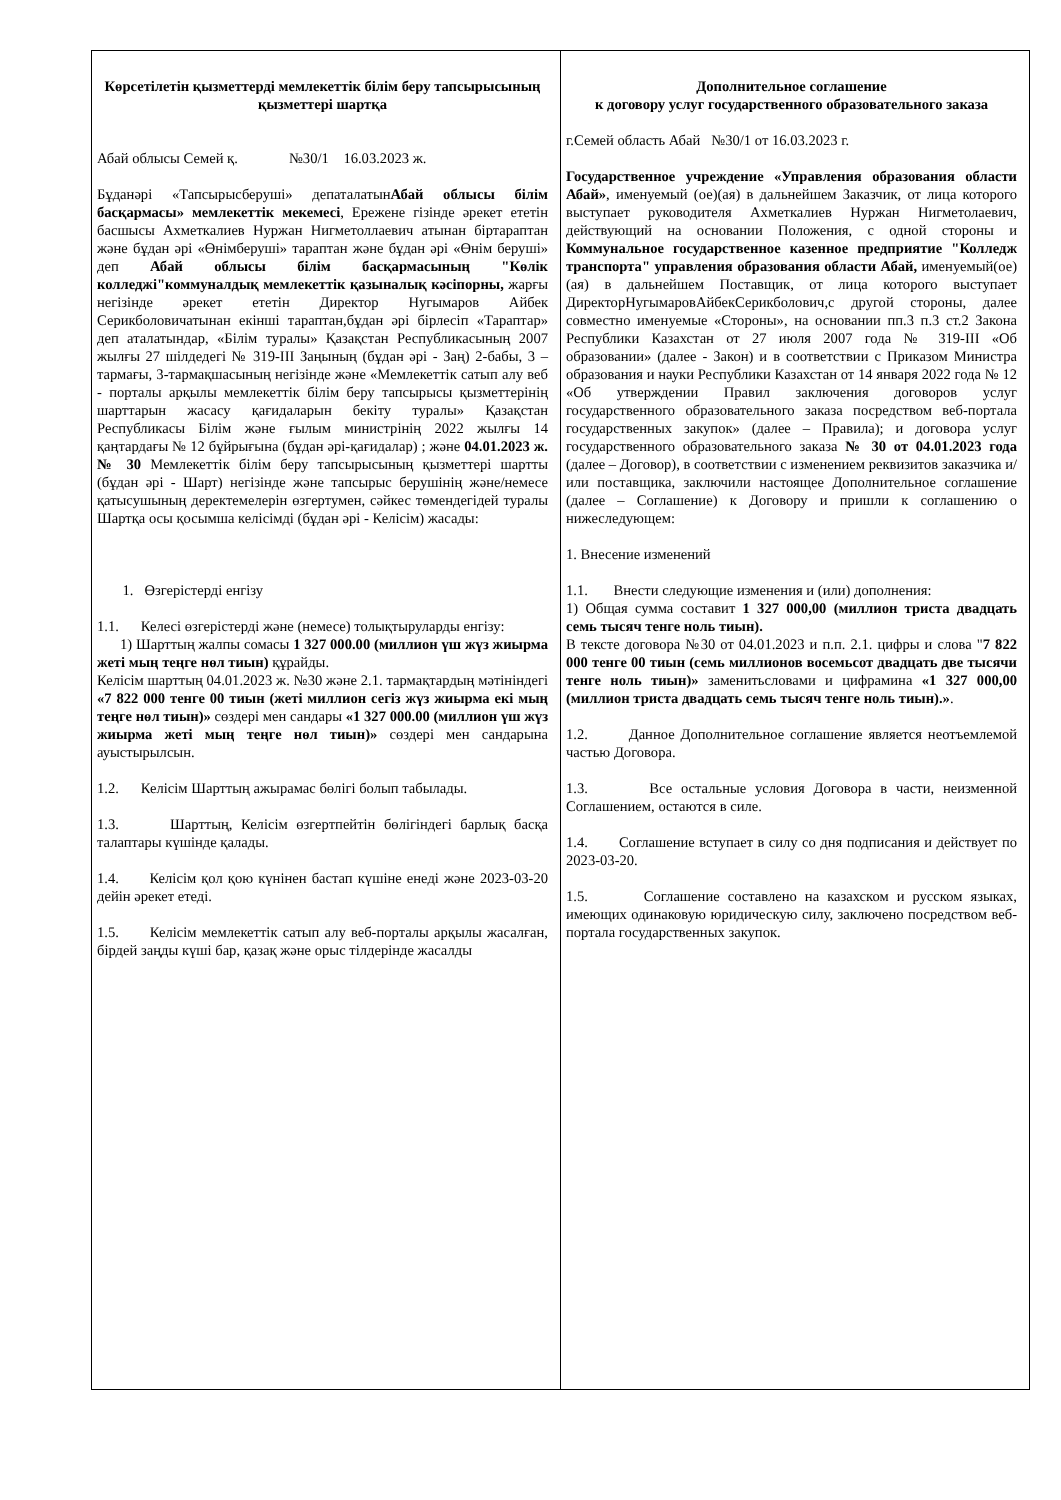| Көрсетілетін қызметтерді мемлекеттік білім беру тапсырысының қызметтері шартқа Абай облысы Семей қ. №30/1 16.03.2023 ж. Бұданәрі «Тапсырысберуші» депаталатын Абай облысы білім басқармасы» мемлекеттік мекемесі , Ережене гізінде әрекет ететін басшысы Ахметкалиев Нуржан Нигметоллаевич атынан біртараптан және бұдан әрі «Өнімберуші» тараптан және бұдан әрі «Өнім беруші» деп Абай облысы білім басқармасының "Көлік колледжі"коммуналдық мемлекеттік қазыналық кәсіпорны, жарғы негізінде әрекет ететін Директор Нугымаров Айбек Серикболовичатынан екінші тараптан,бұдан әрі бірлесіп «Тараптар» деп аталатындар, «Білім туралы» Қазақстан Республикасының 2007 жылғы 27 шілдедегі № 319-III Заңының (бұдан әрі - Заң) 2-бабы, 3 – тармағы, 3-тармақшасының негізінде және «Мемлекеттік сатып алу веб - порталы арқылы мемлекеттік білім беру тапсырысы қызметтерінің шарттарын жасасу қағидаларын бекіту туралы» Қазақстан Республикасы Білім және ғылым министрінің 2022 жылғы 14 қаңтардағы № 12 бұйрығына (бұдан әрі-қағидалар) ; және 04.01.2023 ж. № 30 Мемлекеттік білім беру тапсырысының қызметтері шартты (бұдан әрі - Шарт) негізінде және тапсырыс берушінің және/немесе қатысушының деректемелерін өзгертумен, сәйкес төмендегідей туралы Шартқа осы қосымша келісімді (бұдан әрі - Келісім) жасады: 1. Өзгерістерді енгізу 1.1. Келесі өзгерістерді және (немесе) толықтыруларды енгізу: 1) Шарттың жалпы сомасы 1 327 000.00 (миллион үш жүз жиырма жеті мың теңге нөл тиын) құрайды. Келісім шарттың 04.01.2023 ж. №30 және 2.1. тармақтардың мәтініндегі «7 822 000 тенге 00 тиын (жеті миллион сегіз жүз жиырма екі мың теңге нөл тиын)» сөздері мен сандары «1 327 000.00 (миллион үш жүз жиырма жеті мың теңге нөл тиын)» сөздері мен сандарына ауыстырылсын. 1.2. Келісім Шарттың ажырамас бөлігі болып табылады. 1.3. Шарттың, Келісім өзгертпейтін бөлігіндегі барлық басқа талаптары күшінде қалады. 1.4. Келісім қол қою күнінен бастап күшіне енеді және 2023-03-20 дейін әрекет етеді. 1.5. Келісім мемлекеттік сатып алу веб-порталы арқылы жасалған, бірдей заңды күші бар, қазақ және орыс тілдерінде жасалды | Дополнительное соглашение к договору услуг государственного образовательного заказа г.Семей область Абай №30/1 от 16.03.2023 г. Государственное учреждение «Управления образования области Абай» , именуемый (ое)(ая) в дальнейшем Заказчик, от лица которого выступает руководителя Ахметкалиев Нуржан Нигметолаевич, действующий на основании Положения, с одной стороны и Коммунальное государственное казенное предприятие "Колледж транспорта" управления образования области Абай, именуемый(ое)(ая) в дальнейшем Поставщик, от лица которого выступает ДиректорНугымаровАйбекСерикболович,с другой стороны, далее совместно именуемые «Стороны», на основании пп.3 п.3 ст.2 Закона Республики Казахстан от 27 июля 2007 года № 319-III «Об образовании» (далее - Закон) и в соответствии с Приказом Министра образования и науки Республики Казахстан от 14 января 2022 года № 12 «Об утверждении Правил заключения договоров услуг государственного образовательного заказа посредством веб-портала государственных закупок» (далее – Правила); и договора услуг государственного образовательного заказа № 30 от 04.01.2023 года (далее – Договор), в соответствии с изменением реквизитов заказчика и/или поставщика, заключили настоящее Дополнительное соглашение (далее – Соглашение) к Договору и пришли к соглашению о нижеследующем: 1. Внесение изменений 1.1. Внести следующие изменения и (или) дополнения: 1) Общая сумма составит 1 327 000,00 (миллион триста двадцать семь тысяч тенге ноль тиын). В тексте договора №30 от 04.01.2023 и п.п. 2.1. цифры и слова " 7 822 000 тенге 00 тиын (семь миллионов восемьсот двадцать две тысячи тенге ноль тиын)» заменитьсловами и цифрамина «1 327 000,00 (миллион триста двадцать семь тысяч тенге ноль тиын).» . 1.2. Данное Дополнительное соглашение является неотъемлемой частью Договора. 1.3. Все остальные условия Договора в части, неизменной Соглашением, остаются в силе. 1.4. Соглашение вступает в силу со дня подписания и действует по 2023-03-20. 1.5. Соглашение составлено на казахском и русском языках, имеющих одинаковую юридическую силу, заключено посредством веб-портала государственных закупок. |